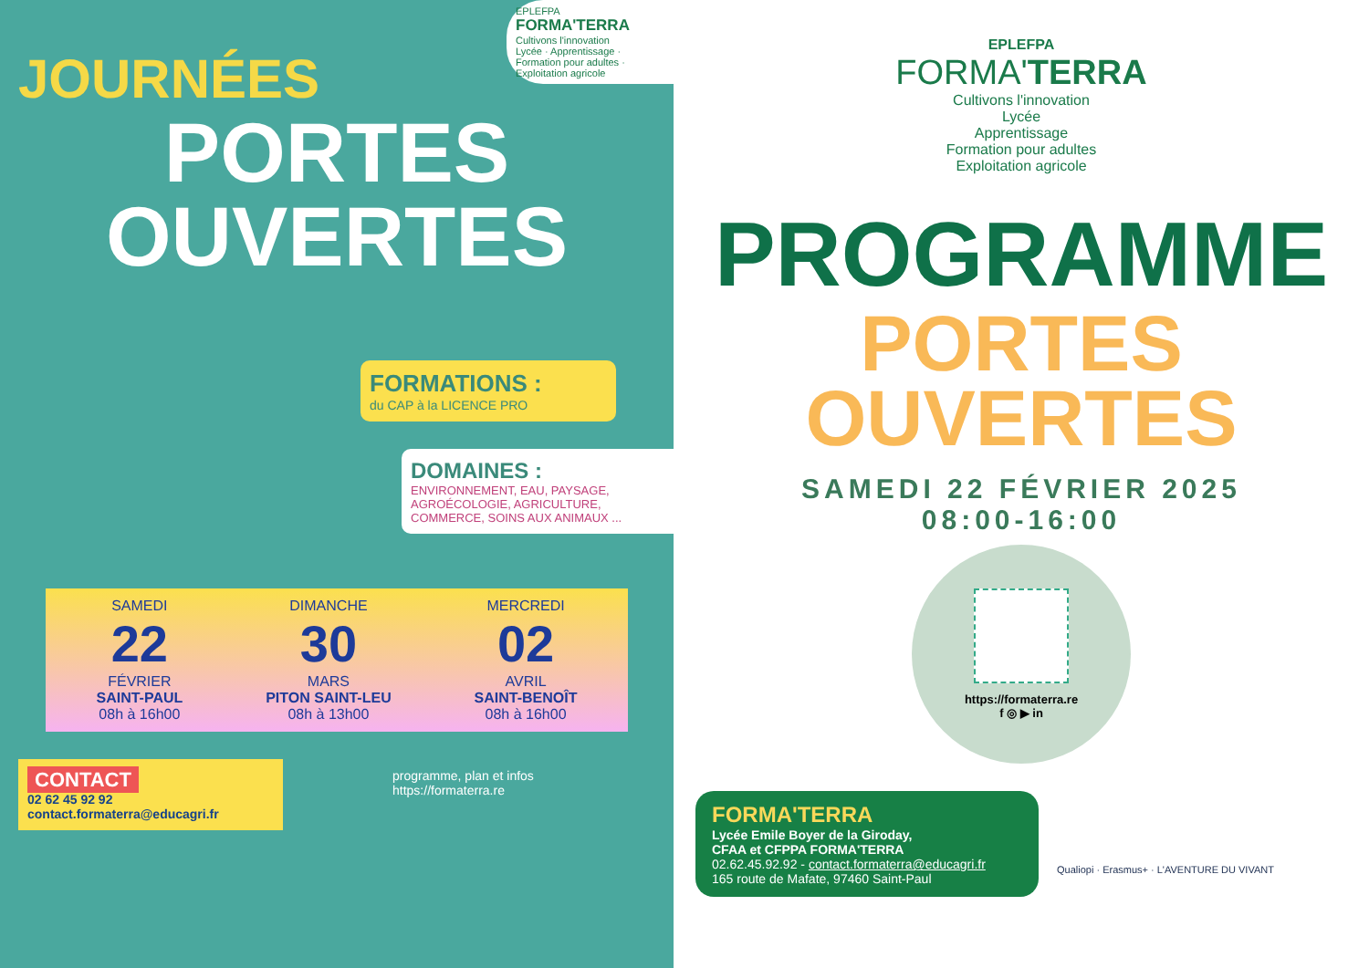EPLEFPA
FORMA'TERRA
Cultivons l'innovation
Lycée · Apprentissage · Formation pour adultes · Exploitation agricole
JOURNÉES
PORTES
OUVERTES
FORMATIONS :
du CAP à la LICENCE PRO
DOMAINES :
ENVIRONNEMENT, EAU, PAYSAGE, AGROÉCOLOGIE, AGRICULTURE, COMMERCE, SOINS AUX ANIMAUX ...
SAMEDI
22
FÉVRIER
SAINT-PAUL
08h à 16h00
DIMANCHE
30
MARS
PITON SAINT-LEU
08h à 13h00
MERCREDI
02
AVRIL
SAINT-BENOÎT
08h à 16h00
CONTACT
02 62 45 92 92
contact.formaterra@educagri.fr
programme, plan et infos
https://formaterra.re
EPLEFPA
FORMA'TERRA
Cultivons l'innovation
Lycée
Apprentissage
Formation pour adultes
Exploitation agricole
PROGRAMME
PORTES
OUVERTES
SAMEDI 22 FÉVRIER 2025
08:00-16:00
https://formaterra.re
f ◎ ▶ in
FORMA'TERRA
Lycée Emile Boyer de la Giroday,
CFAA et CFPPA FORMA'TERRA
02.62.45.92.92 - contact.formaterra@educagri.fr
165 route de Mafate, 97460 Saint-Paul
Qualiopi · Erasmus+ · L'AVENTURE DU VIVANT